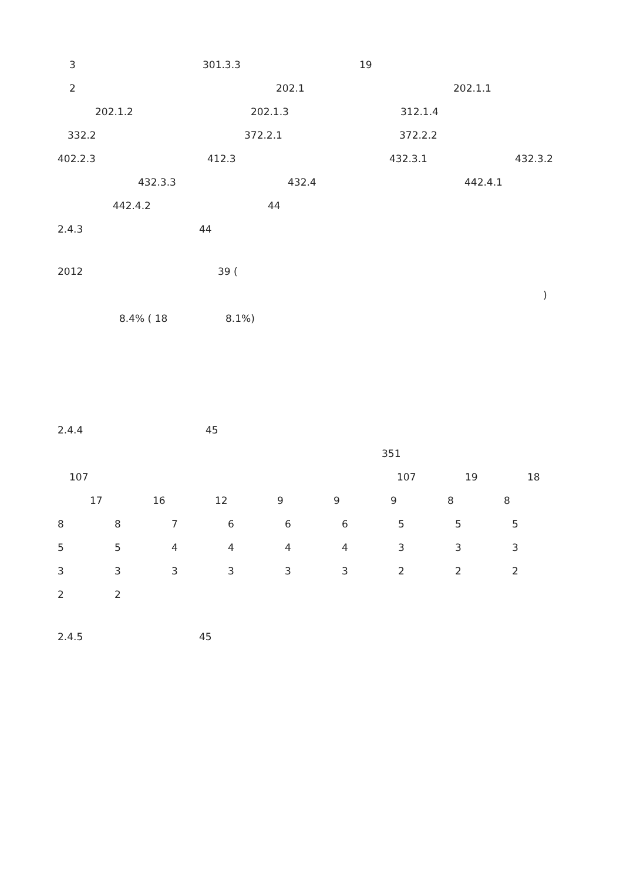3 301.3.3 19
2 202.1 202.1.1
202.1.2 202.1.3 312.1.4
332.2 372.2.1 372.2.2
402.2.3 412.3 432.3.1 432.3.2
432.3.3 432.4 442.4.1
442.4.2 44
2.4.3 44
2012 39 (
)
8.4% ( 18 8.1%)
2.4.4 45
351
107 107 19 18
17 16 12 9 9 9 8 8
8 8 7 6 6 6 5 5 5
5 5 4 4 4 4 3 3 3
3 3 3 3 3 3 2 2 2
2 2
2.4.5 45